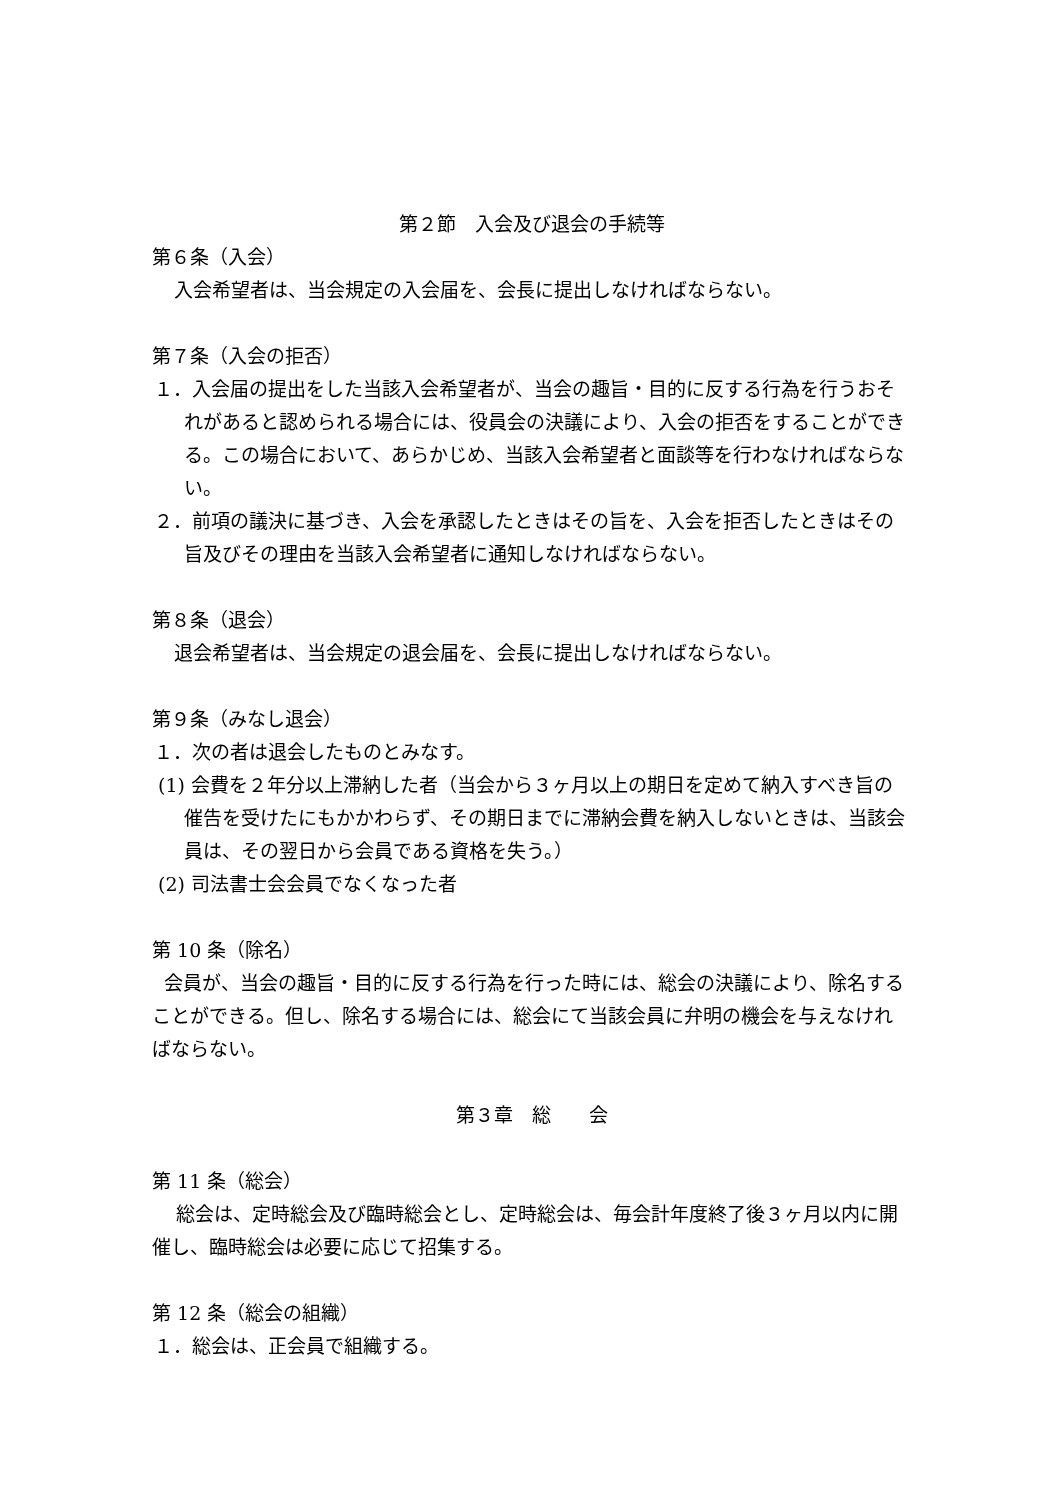第２節　入会及び退会の手続等
第６条（入会）
入会希望者は、当会規定の入会届を、会長に提出しなければならない。
第７条（入会の拒否）
１．入会届の提出をした当該入会希望者が、当会の趣旨・目的に反する行為を行うおそれがあると認められる場合には、役員会の決議により、入会の拒否をすることができる。この場合において、あらかじめ、当該入会希望者と面談等を行わなければならない。
２．前項の議決に基づき、入会を承認したときはその旨を、入会を拒否したときはその旨及びその理由を当該入会希望者に通知しなければならない。
第８条（退会）
退会希望者は、当会規定の退会届を、会長に提出しなければならない。
第９条（みなし退会）
１．次の者は退会したものとみなす。
(1) 会費を２年分以上滞納した者（当会から３ヶ月以上の期日を定めて納入すべき旨の催告を受けたにもかかわらず、その期日までに滞納会費を納入しないときは、当該会員は、その翌日から会員である資格を失う。）
(2) 司法書士会会員でなくなった者
第 10 条（除名）
会員が、当会の趣旨・目的に反する行為を行った時には、総会の決議により、除名することができる。但し、除名する場合には、総会にて当該会員に弁明の機会を与えなければならない。
第３章　総　　会
第 11 条（総会）
総会は、定時総会及び臨時総会とし、定時総会は、毎会計年度終了後３ヶ月以内に開催し、臨時総会は必要に応じて招集する。
第 12 条（総会の組織）
１．総会は、正会員で組織する。